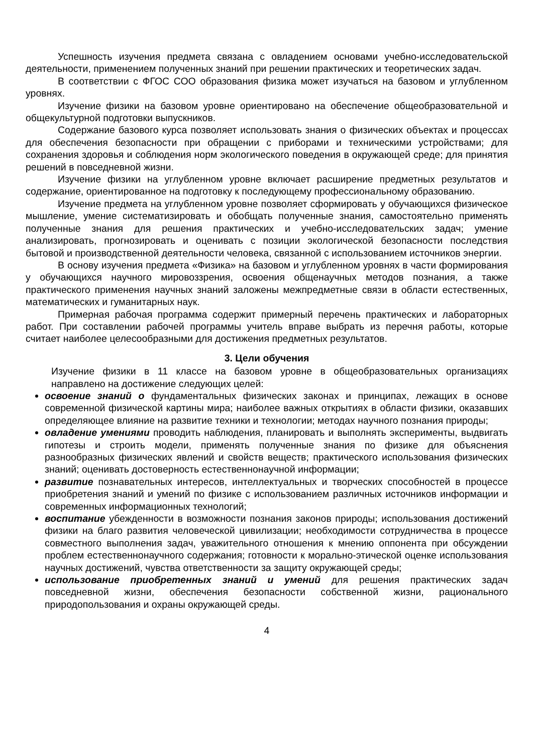Успешность изучения предмета связана с овладением основами учебно-исследовательской деятельности, применением полученных знаний при решении практических и теоретических задач.
В соответствии с ФГОС СОО образования физика может изучаться на базовом и углубленном уровнях.
Изучение физики на базовом уровне ориентировано на обеспечение общеобразовательной и общекультурной подготовки выпускников.
Содержание базового курса позволяет использовать знания о физических объектах и процессах для обеспечения безопасности при обращении с приборами и техническими устройствами; для сохранения здоровья и соблюдения норм экологического поведения в окружающей среде; для принятия решений в повседневной жизни.
Изучение физики на углубленном уровне включает расширение предметных результатов и содержание, ориентированное на подготовку к последующему профессиональному образованию.
Изучение предмета на углубленном уровне позволяет сформировать у обучающихся физическое мышление, умение систематизировать и обобщать полученные знания, самостоятельно применять полученные знания для решения практических и учебно-исследовательских задач; умение анализировать, прогнозировать и оценивать с позиции экологической безопасности последствия бытовой и производственной деятельности человека, связанной с использованием источников энергии.
В основу изучения предмета «Физика» на базовом и углубленном уровнях в части формирования у обучающихся научного мировоззрения, освоения общенаучных методов познания, а также практического применения научных знаний заложены межпредметные связи в области естественных, математических и гуманитарных наук.
Примерная рабочая программа содержит примерный перечень практических и лабораторных работ. При составлении рабочей программы учитель вправе выбрать из перечня работы, которые считает наиболее целесообразными для достижения предметных результатов.
3. Цели обучения
Изучение физики в 11 классе на базовом уровне в общеобразовательных организациях направлено на достижение следующих целей:
освоение знаний о фундаментальных физических законах и принципах, лежащих в основе современной физической картины мира; наиболее важных открытиях в области физики, оказавших определяющее влияние на развитие техники и технологии; методах научного познания природы;
овладение умениями проводить наблюдения, планировать и выполнять эксперименты, выдвигать гипотезы и строить модели, применять полученные знания по физике для объяснения разнообразных физических явлений и свойств веществ; практического использования физических знаний; оценивать достоверность естественнонаучной информации;
развитие познавательных интересов, интеллектуальных и творческих способностей в процессе приобретения знаний и умений по физике с использованием различных источников информации и современных информационных технологий;
воспитание убежденности в возможности познания законов природы; использования достижений физики на благо развития человеческой цивилизации; необходимости сотрудничества в процессе совместного выполнения задач, уважительного отношения к мнению оппонента при обсуждении проблем естественнонаучного содержания; готовности к морально-этической оценке использования научных достижений, чувства ответственности за защиту окружающей среды;
использование приобретенных знаний и умений для решения практических задач повседневной жизни, обеспечения безопасности собственной жизни, рационального природопользования и охраны окружающей среды.
4